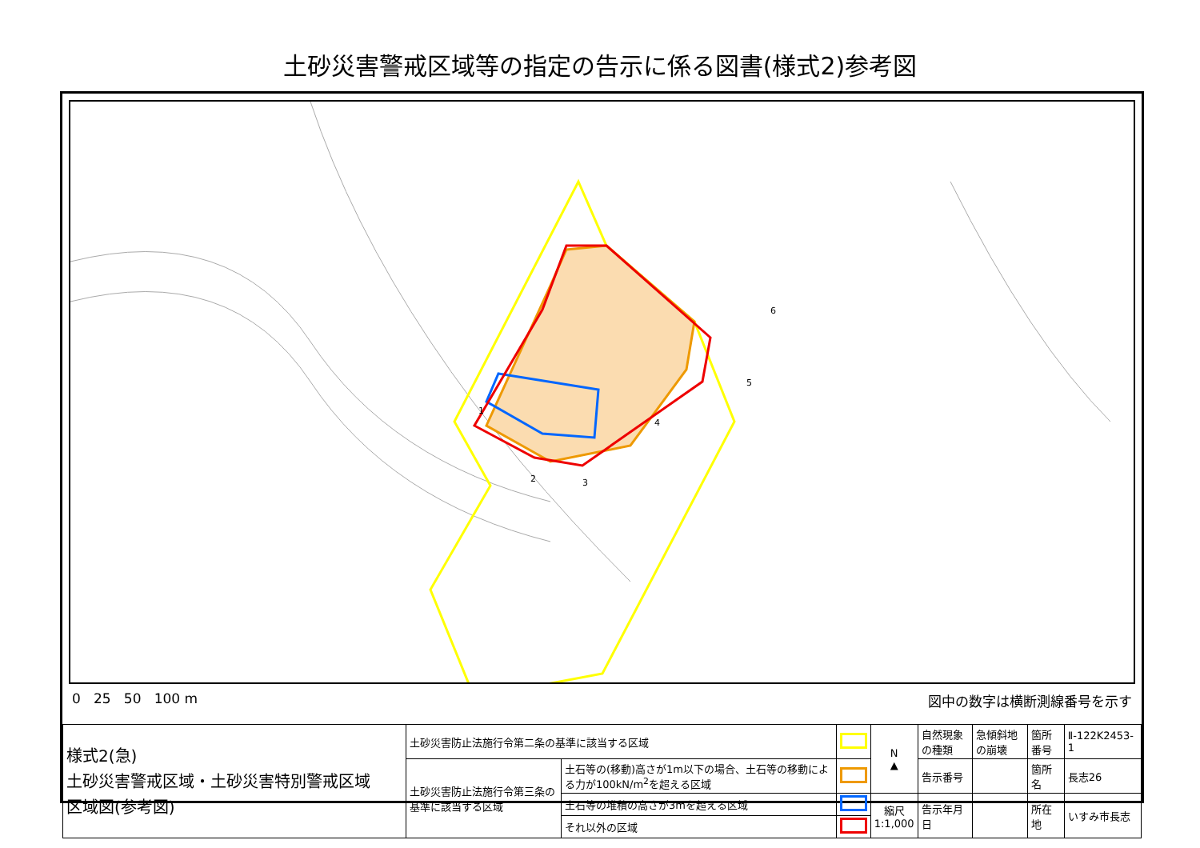土砂災害警戒区域等の指定の告示に係る図書(様式2)参考図
1
2
3
4
5
6
0 25 50 100 m 図中の数字は横断測線番号を示す
| 様式2(急) 土砂災害警戒区域・土砂災害特別警戒区域 区域図(参考図) | 土砂災害防止法施行令第二条の基準に該当する区域 | | | N ▲ | 自然現象の種類 | 急傾斜地の崩壊 | 箇所番号 | Ⅱ-122K2453-1 |
| | 土砂災害防止法施行令第三条の基準に該当する区域 | 土石等の(移動)高さが1m以下の場合、土石等の移動による力が100kN/m<sup>2</sup>を超える区域 | | | 告示番号 | | 箇所名 | 長志26 |
| | | 土石等の堆積の高さが3mを超える区域 | | 縮尺 1:1,000 | 告示年月日 | | 所在地 | いすみ市長志 |
| | | それ以外の区域 | | | | | | |